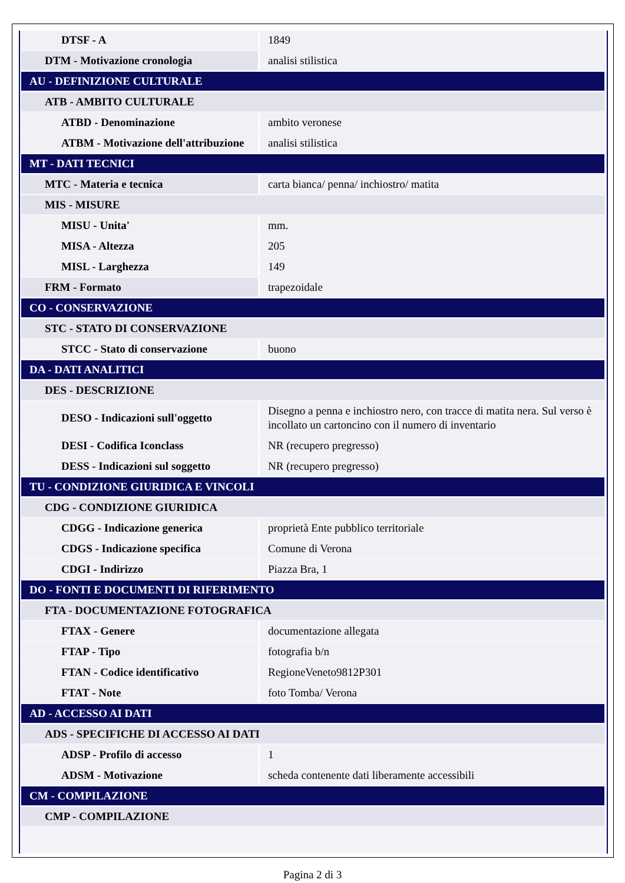| DTSF - A | 1849 |
| DTM - Motivazione cronologia | analisi stilistica |
| AU - DEFINIZIONE CULTURALE | |
| ATB - AMBITO CULTURALE | |
| ATBD - Denominazione | ambito veronese |
| ATBM - Motivazione dell'attribuzione | analisi stilistica |
| MT - DATI TECNICI | |
| MTC - Materia e tecnica | carta bianca/ penna/ inchiostro/ matita |
| MIS - MISURE | |
| MISU - Unita' | mm. |
| MISA - Altezza | 205 |
| MISL - Larghezza | 149 |
| FRM - Formato | trapezoidale |
| CO - CONSERVAZIONE | |
| STC - STATO DI CONSERVAZIONE | |
| STCC - Stato di conservazione | buono |
| DA - DATI ANALITICI | |
| DES - DESCRIZIONE | |
| DESO - Indicazioni sull'oggetto | Disegno a penna e inchiostro nero, con tracce di matita nera. Sul verso è incollato un cartoncino con il numero di inventario |
| DESI - Codifica Iconclass | NR (recupero pregresso) |
| DESS - Indicazioni sul soggetto | NR (recupero pregresso) |
| TU - CONDIZIONE GIURIDICA E VINCOLI | |
| CDG - CONDIZIONE GIURIDICA | |
| CDGG - Indicazione generica | proprietà Ente pubblico territoriale |
| CDGS - Indicazione specifica | Comune di Verona |
| CDGI - Indirizzo | Piazza Bra, 1 |
| DO - FONTI E DOCUMENTI DI RIFERIMENTO | |
| FTA - DOCUMENTAZIONE FOTOGRAFICA | |
| FTAX - Genere | documentazione allegata |
| FTAP - Tipo | fotografia b/n |
| FTAN - Codice identificativo | RegioneVeneto9812P301 |
| FTAT - Note | foto Tomba/ Verona |
| AD - ACCESSO AI DATI | |
| ADS - SPECIFICHE DI ACCESSO AI DATI | |
| ADSP - Profilo di accesso | 1 |
| ADSM - Motivazione | scheda contenente dati liberamente accessibili |
| CM - COMPILAZIONE | |
| CMP - COMPILAZIONE | |
Pagina 2 di 3